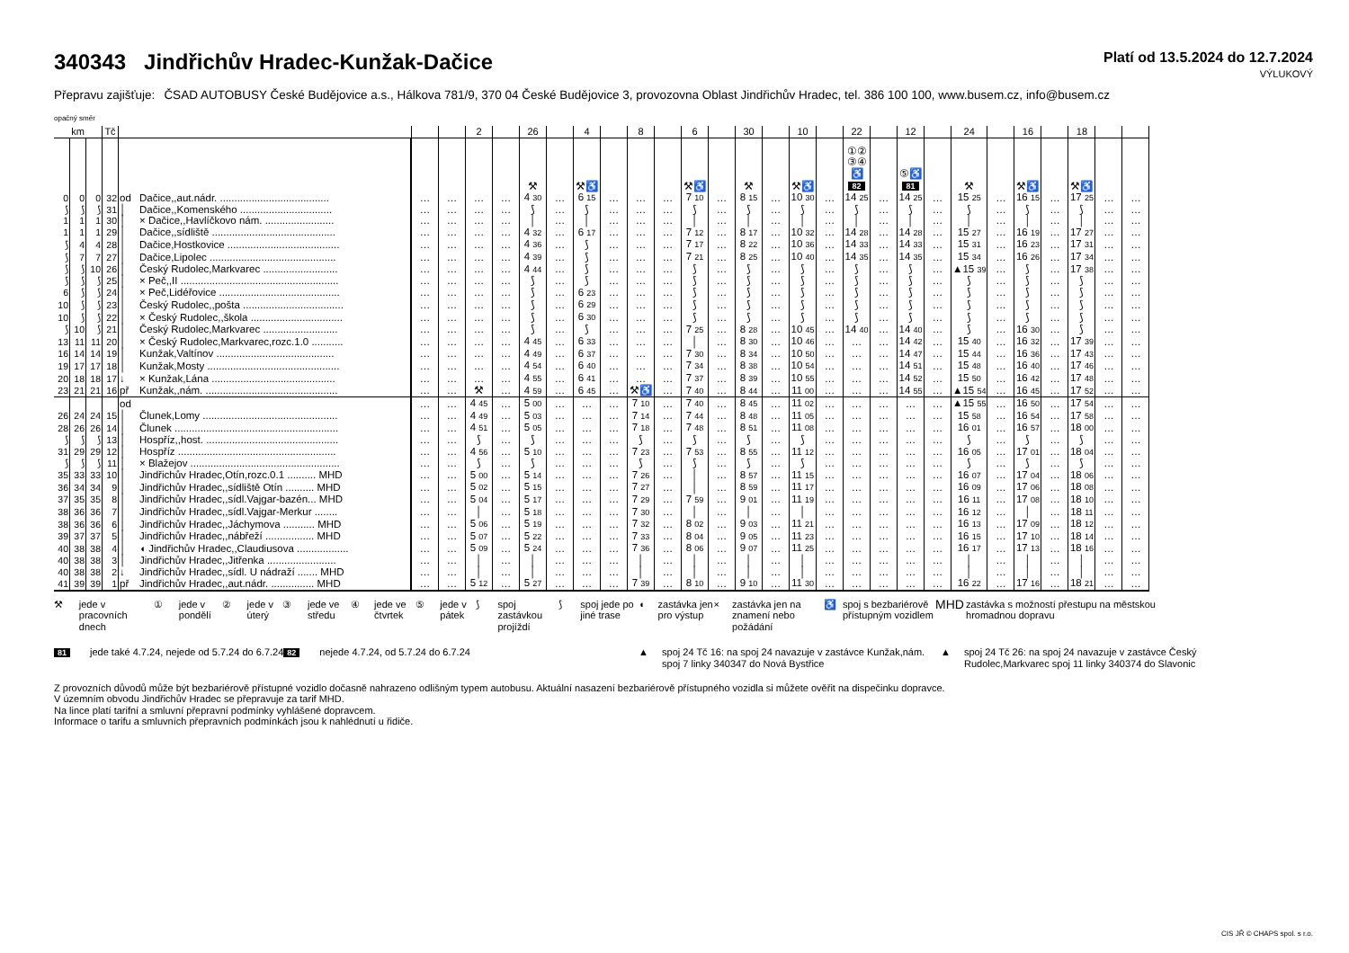340343 Jindřichův Hradec-Kunžak-Dačice
Platí od 13.5.2024 do 12.7.2024
VÝLUKOVÝ
Přepravu zajišťuje: ČSAD AUTOBUSY České Budějovice a.s., Hálkova 781/9, 370 04 České Budějovice 3, provozovna Oblast Jindřichův Hradec, tel. 386 100 100, www.busem.cz, info@busem.cz
opačný směr
| km | | | Tč | | | | | 2 | | 26 | | 4 | | 8 | | 6 | | 30 | | 10 | | 22 | | 12 | | 24 | | 16 | | 18 | | |
| --- | --- | --- | --- | --- | --- | --- | --- | --- | --- | --- | --- | --- | --- | --- | --- | --- | --- | --- | --- | --- | --- | --- | --- | --- | --- | --- | --- | --- | --- | --- | --- | --- |
| | | | | | | | | | | ⚒ | | ⚒♿ | | | | ⚒♿ | | ⚒ | | ⚒♿ | | ①② ③④ ♿ 82 | | ⑤♿ 81 | | ⚒ | | ⚒♿ | | ⚒♿ | | |
| 0 | 0 | 0 | 32 | od | Dačice,,aut.nádr. ...................................... | … | … | … | … | 4 30 | … | 6 15 | … | … | … | 7 10 | … | 8 15 | … | 10 30 | … | 14 25 | … | 14 25 | … | 15 25 | … | 16 15 | … | 17 25 | … | … |
| ⟆ | ⟆ | ⟆ | 31 | │ | Dačice,,Komenského ................................ | … | … | … | … | ⟆ | … | ⟆ | … | … | … | ⟆ | … | ⟆ | … | ⟆ | … | ⟆ | … | ⟆ | … | ⟆ | … | ⟆ | … | ⟆ | … | … |
| 1 | 1 | 1 | 30 | │ | × Dačice,,Havlíčkovo nám. ........................ | … | … | … | … | │ | … | │ | … | … | … | │ | … | │ | … | │ | … | │ | … | │ | … | │ | … | │ | … | │ | … | … |
| 1 | 1 | 1 | 29 | │ | Dačice,,sídliště ........................................... | … | … | … | … | 4 32 | … | 6 17 | … | … | … | 7 12 | … | 8 17 | … | 10 32 | … | 14 28 | … | 14 28 | … | 15 27 | … | 16 19 | … | 17 27 | … | … |
| ⟆ | 4 | 4 | 28 | │ | Dačice,Hostkovice ....................................... | … | … | … | … | 4 36 | … | ⟆ | … | … | … | 7 17 | … | 8 22 | … | 10 36 | … | 14 33 | … | 14 33 | … | 15 31 | … | 16 23 | … | 17 31 | … | … |
| ⟆ | 7 | 7 | 27 | │ | Dačice,Lipolec ............................................ | … | … | … | … | 4 39 | … | ⟆ | … | … | … | 7 21 | … | 8 25 | … | 10 40 | … | 14 35 | … | 14 35 | … | 15 34 | … | 16 26 | … | 17 34 | … | … |
| ⟆ | ⟆ | 10 | 26 | │ | Český Rudolec,Markvarec .......................... | … | … | … | … | 4 44 | … | ⟆ | … | … | … | ⟆ | … | ⟆ | … | ⟆ | … | ⟆ | … | ⟆ | … | ▲15 39 | … | ⟆ | … | 17 38 | … | … |
| ⟆ | ⟆ | ⟆ | 25 | │ | × Peč,,II ....................................................... | … | … | … | … | ⟆ | … | ⟆ | … | … | … | ⟆ | … | ⟆ | … | ⟆ | … | ⟆ | … | ⟆ | … | ⟆ | … | ⟆ | … | ⟆ | … | … |
| 6 | ⟆ | ⟆ | 24 | │ | × Peč,Lidéřovice .......................................... | … | … | … | … | ⟆ | … | 6 23 | … | … | … | ⟆ | … | ⟆ | … | ⟆ | … | ⟆ | … | ⟆ | … | ⟆ | … | ⟆ | … | ⟆ | … | … |
| 10 | ⟆ | ⟆ | 23 | │ | Český Rudolec,,pošta ................................... | … | … | … | … | ⟆ | … | 6 29 | … | … | … | ⟆ | … | ⟆ | … | ⟆ | … | ⟆ | … | ⟆ | … | ⟆ | … | ⟆ | … | ⟆ | … | … |
| 10 | ⟆ | ⟆ | 22 | │ | × Český Rudolec,,škola ................................ | … | … | … | … | ⟆ | … | 6 30 | … | … | … | ⟆ | … | ⟆ | … | ⟆ | … | ⟆ | … | ⟆ | … | ⟆ | … | ⟆ | … | ⟆ | … | … |
| ⟆ | 10 | ⟆ | 21 | │ | Český Rudolec,Markvarec .......................... | … | … | … | … | ⟆ | … | ⟆ | … | … | … | 7 25 | … | 8 28 | … | 10 45 | … | 14 40 | … | 14 40 | … | ⟆ | … | 16 30 | … | ⟆ | … | … |
| 13 | 11 | 11 | 20 | │ | × Český Rudolec,Markvarec,rozc.1.0 ........... | … | … | … | … | 4 45 | … | 6 33 | … | … | … | │ | … | 8 30 | … | 10 46 | … | … | … | 14 42 | … | 15 40 | … | 16 32 | … | 17 39 | … | … |
| 16 | 14 | 14 | 19 | │ | Kunžak,Valtínov ......................................... | … | … | … | … | 4 49 | … | 6 37 | … | … | … | 7 30 | … | 8 34 | … | 10 50 | … | … | … | 14 47 | … | 15 44 | … | 16 36 | … | 17 43 | … | … |
| 19 | 17 | 17 | 18 | │ | Kunžak,Mosty .............................................. | … | … | … | … | 4 54 | … | 6 40 | … | … | … | 7 34 | … | 8 38 | … | 10 54 | … | … | … | 14 51 | … | 15 48 | … | 16 40 | … | 17 46 | … | … |
| 20 | 18 | 18 | 17 | ↓ | × Kunžak,Lána ........................................... | … | … | … | … | 4 55 | … | 6 41 | … | … | … | 7 37 | … | 8 39 | … | 10 55 | … | … | … | 14 52 | … | 15 50 | … | 16 42 | … | 17 48 | … | … |
| 23 | 21 | 21 | 16 | př | Kunžak,,nám. .............................................. | … | … | ⚒ | … | 4 59 | … | 6 45 | … | ⚒♿ | … | 7 40 | … | 8 44 | … | 11 00 | … | … | … | 14 55 | … | ▲15 54 | … | 16 45 | … | 17 52 | … | … |
| | | | | od | | … | … | 4 45 | … | 5 00 | … | … | … | 7 10 | … | 7 40 | … | 8 45 | … | 11 02 | … | … | … | … | … | ▲15 55 | … | 16 50 | … | 17 54 | … | … |
| 26 | 24 | 24 | 15 | │ | Člunek,Lomy ............................................... | … | … | 4 49 | … | 5 03 | … | … | … | 7 14 | … | 7 44 | … | 8 48 | … | 11 05 | … | … | … | … | … | 15 58 | … | 16 54 | … | 17 58 | … | … |
| 28 | 26 | 26 | 14 | │ | Člunek ......................................................... | … | … | 4 51 | … | 5 05 | … | … | … | 7 18 | … | 7 48 | … | 8 51 | … | 11 08 | … | … | … | … | … | 16 01 | … | 16 57 | … | 18 00 | … | … |
| ⟆ | ⟆ | ⟆ | 13 | │ | Hospříz,,host. .............................................. | … | … | ⟆ | … | ⟆ | … | … | … | ⟆ | … | ⟆ | … | ⟆ | … | ⟆ | … | … | … | … | … | ⟆ | … | ⟆ | … | ⟆ | … | … |
| 31 | 29 | 29 | 12 | │ | Hospříz ....................................................... | … | … | 4 56 | … | 5 10 | … | … | … | 7 23 | … | 7 53 | … | 8 55 | … | 11 12 | … | … | … | … | … | 16 05 | … | 17 01 | … | 18 04 | … | … |
| ⟆ | ⟆ | ⟆ | 11 | │ | × Blažejov .................................................... | … | … | ⟆ | … | ⟆ | … | … | … | ⟆ | … | ⟆ | … | ⟆ | … | ⟆ | … | … | … | … | … | ⟆ | … | ⟆ | … | ⟆ | … | … |
| 35 | 33 | 33 | 10 | │ | Jindřichův Hradec,Otín,rozc.0.1 .......... MHD | … | … | 5 00 | … | 5 14 | … | … | … | 7 26 | … | │ | … | 8 57 | … | 11 15 | … | … | … | … | … | 16 07 | … | 17 04 | … | 18 06 | … | … |
| 36 | 34 | 34 | 9 | │ | Jindřichův Hradec,,sídliště Otín .......... MHD | … | … | 5 02 | … | 5 15 | … | … | … | 7 27 | … | │ | … | 8 59 | … | 11 17 | … | … | … | … | … | 16 09 | … | 17 06 | … | 18 08 | … | … |
| 37 | 35 | 35 | 8 | │ | Jindřichův Hradec,,sídl.Vajgar-bazén... MHD | … | … | 5 04 | … | 5 17 | … | … | … | 7 29 | … | 7 59 | … | 9 01 | … | 11 19 | … | … | … | … | … | 16 11 | … | 17 08 | … | 18 10 | … | … |
| 38 | 36 | 36 | 7 | │ | Jindřichův Hradec,,sídl.Vajgar-Merkur ........ | … | … | │ | … | 5 18 | … | … | … | 7 30 | … | │ | … | │ | … | │ | … | … | … | … | … | 16 12 | … | │ | … | 18 11 | … | … |
| 38 | 36 | 36 | 6 | │ | Jindřichův Hradec,,Jáchymova ........... MHD | … | … | 5 06 | … | 5 19 | … | … | … | 7 32 | … | 8 02 | … | 9 03 | … | 11 21 | … | … | … | … | … | 16 13 | … | 17 09 | … | 18 12 | … | … |
| 39 | 37 | 37 | 5 | │ | Jindřichův Hradec,,nábřeží ................. MHD | … | … | 5 07 | … | 5 22 | … | … | … | 7 33 | … | 8 04 | … | 9 05 | … | 11 23 | … | … | … | … | … | 16 15 | … | 17 10 | … | 18 14 | … | … |
| 40 | 38 | 38 | 4 | │ | ◖ Jindřichův Hradec,,Claudiusova .................. | … | … | 5 09 | … | 5 24 | … | … | … | 7 36 | … | 8 06 | … | 9 07 | … | 11 25 | … | … | … | … | … | 16 17 | … | 17 13 | … | 18 16 | … | … |
| 40 | 38 | 38 | 3 | │ | Jindřichův Hradec,,Jitřenka ........................ | … | … | │ | … | │ | … | … | … | │ | … | │ | … | │ | … | │ | … | … | … | … | … | │ | … | │ | … | │ | … | … |
| 40 | 38 | 38 | 2 | ↓ | Jindřichův Hradec,,sídl. U nádraží ....... MHD | … | … | │ | … | │ | … | … | … | │ | … | │ | … | │ | … | │ | … | … | … | … | … | │ | … | │ | … | │ | … | … |
| 41 | 39 | 39 | 1 | př | Jindřichův Hradec,,aut.nádr. ............... MHD | … | … | 5 12 | … | 5 27 | … | … | … | 7 39 | … | 8 10 | … | 9 10 | … | 11 30 | … | … | … | … | … | 16 22 | … | 17 16 | … | 18 21 | … | … |
⚒ jede v pracovních dnech ① jede v pondělí ② jede v úterý ③ jede ve středu
④ jede ve čtvrtek ⑤ jede v pátek ⟆ spoj zastávkou projíždí ⟆ spoj jede po jiné trase
◖ zastávka jen pro výstup × zastávka jen na znamení nebo požádání
♿ spoj s bezbariérově přístupným vozidlem
MHD zastávka s možností přestupu na městskou hromadnou dopravu
81 jede také 4.7.24, nejede od 5.7.24 do 6.7.24
82 nejede 4.7.24, od 5.7.24 do 6.7.24
▲ spoj 24 Tč 16: na spoj 24 navazuje v zastávce Kunžak,nám. spoj 7 linky 340347 do Nová Bystřice
▲ spoj 24 Tč 26: na spoj 24 navazuje v zastávce Český Rudolec,Markvarec spoj 11 linky 340374 do Slavonic
Z provozních důvodů může být bezbariérově přístupné vozidlo dočasně nahrazeno odlišným typem autobusu. Aktuální nasazení bezbariérově přístupného vozidla si můžete ověřit na dispečinku dopravce.
V územním obvodu Jindřichův Hradec se přepravuje za tarif MHD.
Na lince platí tarifní a smluvní přepravní podmínky vyhlášené dopravcem.
Informace o tarifu a smluvních přepravních podmínkách jsou k nahlédnutí u řidiče.
CIS JŘ © CHAPS spol. s r.o.